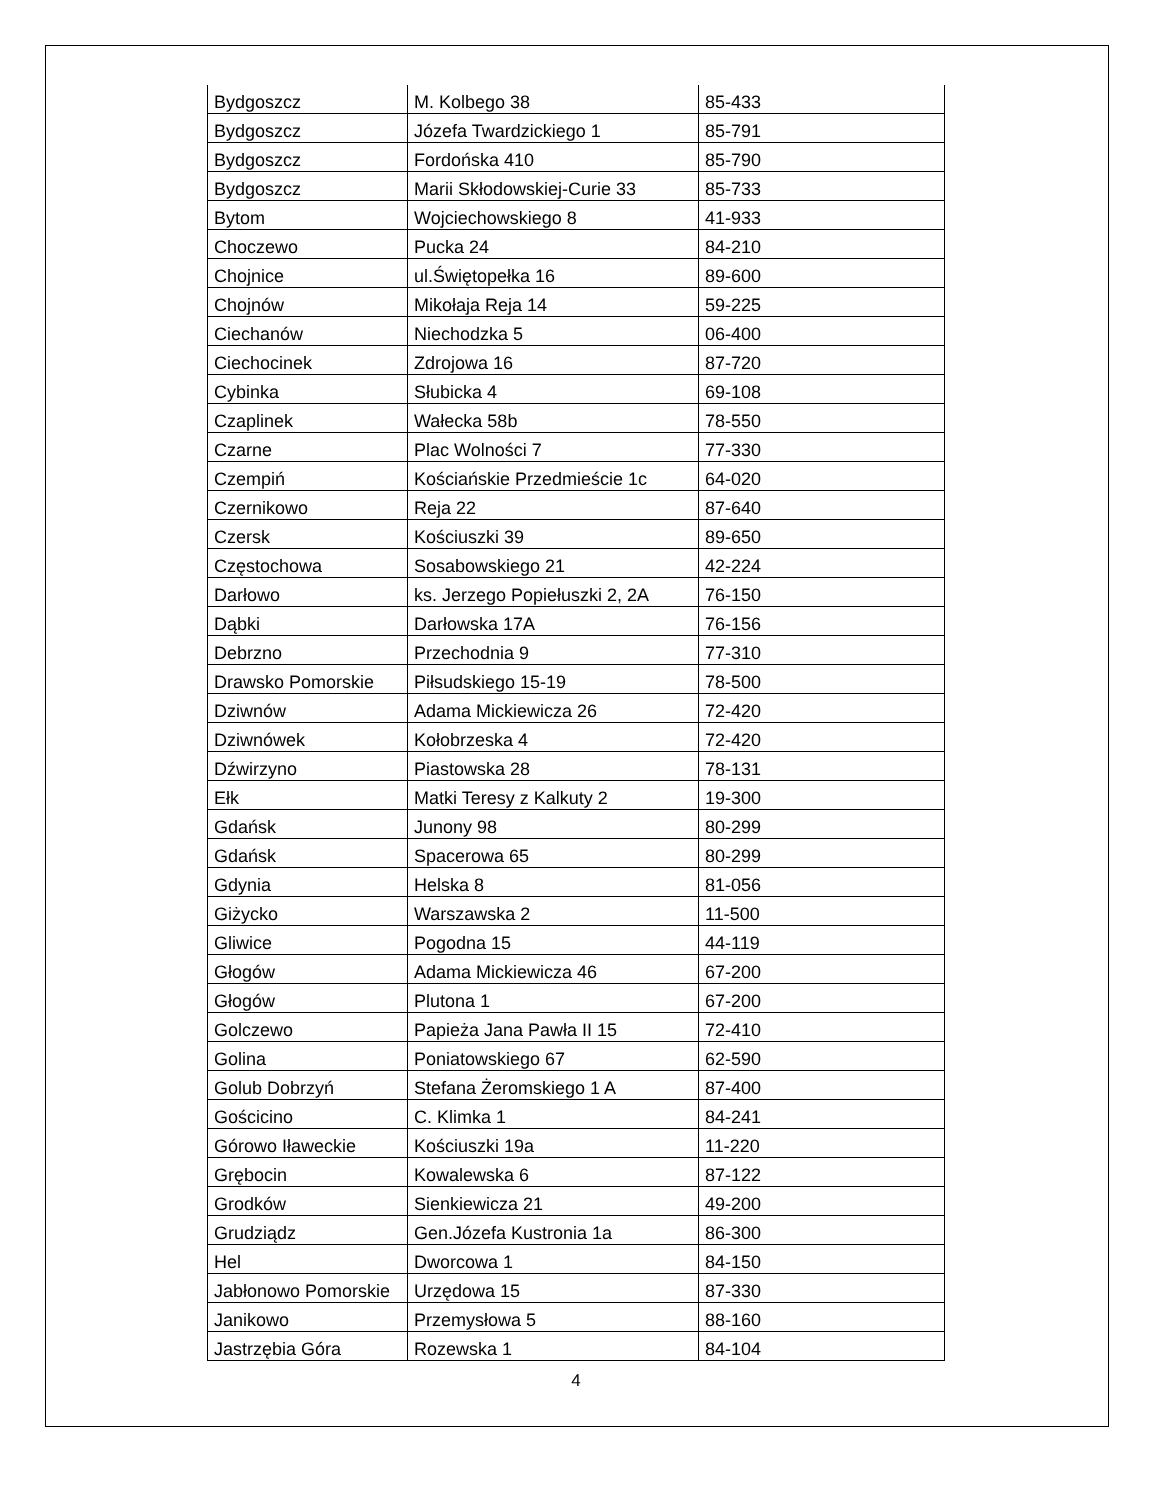| Bydgoszcz | M. Kolbego 38 | 85-433 |
| Bydgoszcz | Józefa Twardzickiego 1 | 85-791 |
| Bydgoszcz | Fordońska 410 | 85-790 |
| Bydgoszcz | Marii Skłodowskiej-Curie 33 | 85-733 |
| Bytom | Wojciechowskiego 8 | 41-933 |
| Choczewo | Pucka 24 | 84-210 |
| Chojnice | ul.Świętopełka 16 | 89-600 |
| Chojnów | Mikołaja Reja 14 | 59-225 |
| Ciechanów | Niechodzka 5 | 06-400 |
| Ciechocinek | Zdrojowa 16 | 87-720 |
| Cybinka | Słubicka 4 | 69-108 |
| Czaplinek | Wałecka 58b | 78-550 |
| Czarne | Plac Wolności 7 | 77-330 |
| Czempiń | Kościańskie Przedmieście 1c | 64-020 |
| Czernikowo | Reja 22 | 87-640 |
| Czersk | Kościuszki 39 | 89-650 |
| Częstochowa | Sosabowskiego 21 | 42-224 |
| Darłowo | ks. Jerzego Popiełuszki 2, 2A | 76-150 |
| Dąbki | Darłowska 17A | 76-156 |
| Debrzno | Przechodnia 9 | 77-310 |
| Drawsko Pomorskie | Piłsudskiego 15-19 | 78-500 |
| Dziwnów | Adama Mickiewicza 26 | 72-420 |
| Dziwnówek | Kołobrzeska 4 | 72-420 |
| Dźwirzyno | Piastowska 28 | 78-131 |
| Ełk | Matki Teresy z Kalkuty 2 | 19-300 |
| Gdańsk | Junony 98 | 80-299 |
| Gdańsk | Spacerowa 65 | 80-299 |
| Gdynia | Helska 8 | 81-056 |
| Giżycko | Warszawska 2 | 11-500 |
| Gliwice | Pogodna 15 | 44-119 |
| Głogów | Adama Mickiewicza 46 | 67-200 |
| Głogów | Plutona 1 | 67-200 |
| Golczewo | Papieża Jana Pawła II 15 | 72-410 |
| Golina | Poniatowskiego 67 | 62-590 |
| Golub Dobrzyń | Stefana Żeromskiego 1 A | 87-400 |
| Gościcino | C. Klimka 1 | 84-241 |
| Górowo Iławeckie | Kościuszki 19a | 11-220 |
| Grębocin | Kowalewska 6 | 87-122 |
| Grodków | Sienkiewicza 21 | 49-200 |
| Grudziądz | Gen.Józefa Kustronia 1a | 86-300 |
| Hel | Dworcowa 1 | 84-150 |
| Jabłonowo Pomorskie | Urzędowa 15 | 87-330 |
| Janikowo | Przemysłowa 5 | 88-160 |
| Jastrzębia Góra | Rozewska 1 | 84-104 |
4